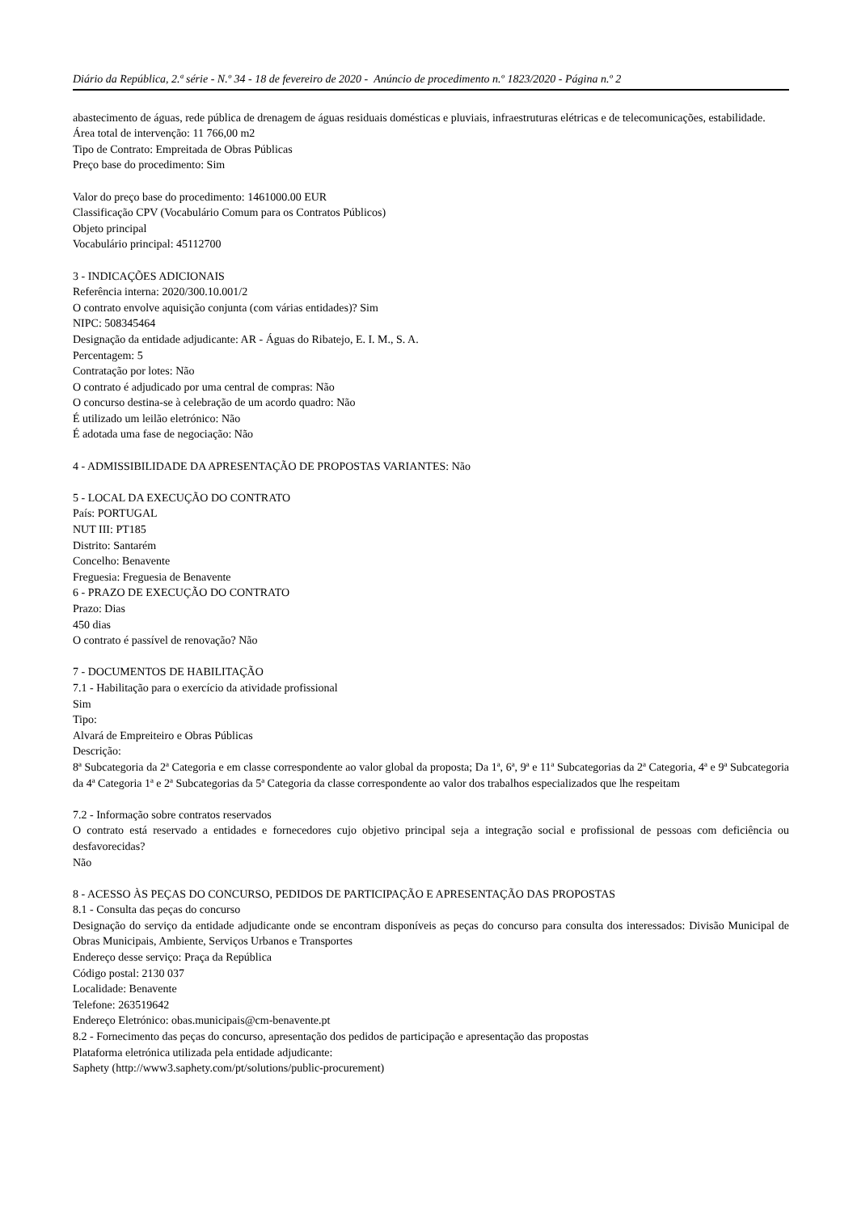Diário da República, 2.ª série - N.º 34 - 18 de fevereiro de 2020 - Anúncio de procedimento n.º 1823/2020 - Página n.º 2
abastecimento de águas, rede pública de drenagem de águas residuais domésticas e pluviais, infraestruturas elétricas e de telecomunicações, estabilidade.
Área total de intervenção: 11 766,00 m2
Tipo de Contrato: Empreitada de Obras Públicas
Preço base do procedimento: Sim
Valor do preço base do procedimento: 1461000.00 EUR
Classificação CPV (Vocabulário Comum para os Contratos Públicos)
Objeto principal
Vocabulário principal: 45112700
3 - INDICAÇÕES ADICIONAIS
Referência interna: 2020/300.10.001/2
O contrato envolve aquisição conjunta (com várias entidades)? Sim
NIPC: 508345464
Designação da entidade adjudicante: AR - Águas do Ribatejo, E. I. M., S. A.
Percentagem: 5
Contratação por lotes: Não
O contrato é adjudicado por uma central de compras: Não
O concurso destina-se à celebração de um acordo quadro: Não
É utilizado um leilão eletrónico: Não
É adotada uma fase de negociação: Não
4 - ADMISSIBILIDADE DA APRESENTAÇÃO DE PROPOSTAS VARIANTES: Não
5 - LOCAL DA EXECUÇÃO DO CONTRATO
País: PORTUGAL
NUT III: PT185
Distrito: Santarém
Concelho: Benavente
Freguesia: Freguesia de Benavente
6 - PRAZO DE EXECUÇÃO DO CONTRATO
Prazo: Dias
450 dias
O contrato é passível de renovação? Não
7 - DOCUMENTOS DE HABILITAÇÃO
7.1 - Habilitação para o exercício da atividade profissional
Sim
Tipo:
Alvará de Empreiteiro e Obras Públicas
Descrição:
8ª Subcategoria da 2ª Categoria e em classe correspondente ao valor global da proposta; Da 1ª, 6ª, 9ª e 11ª Subcategorias da 2ª Categoria, 4ª e 9ª Subcategoria da 4ª Categoria 1ª e 2ª Subcategorias da 5ª Categoria da classe correspondente ao valor dos trabalhos especializados que lhe respeitam
7.2 - Informação sobre contratos reservados
O contrato está reservado a entidades e fornecedores cujo objetivo principal seja a integração social e profissional de pessoas com deficiência ou desfavorecidas?
Não
8 - ACESSO ÀS PEÇAS DO CONCURSO, PEDIDOS DE PARTICIPAÇÃO E APRESENTAÇÃO DAS PROPOSTAS
8.1 - Consulta das peças do concurso
Designação do serviço da entidade adjudicante onde se encontram disponíveis as peças do concurso para consulta dos interessados: Divisão Municipal de Obras Municipais, Ambiente, Serviços Urbanos e Transportes
Endereço desse serviço: Praça da República
Código postal: 2130 037
Localidade: Benavente
Telefone: 263519642
Endereço Eletrónico: obas.municipais@cm-benavente.pt
8.2 - Fornecimento das peças do concurso, apresentação dos pedidos de participação e apresentação das propostas
Plataforma eletrónica utilizada pela entidade adjudicante:
Saphety (http://www3.saphety.com/pt/solutions/public-procurement)